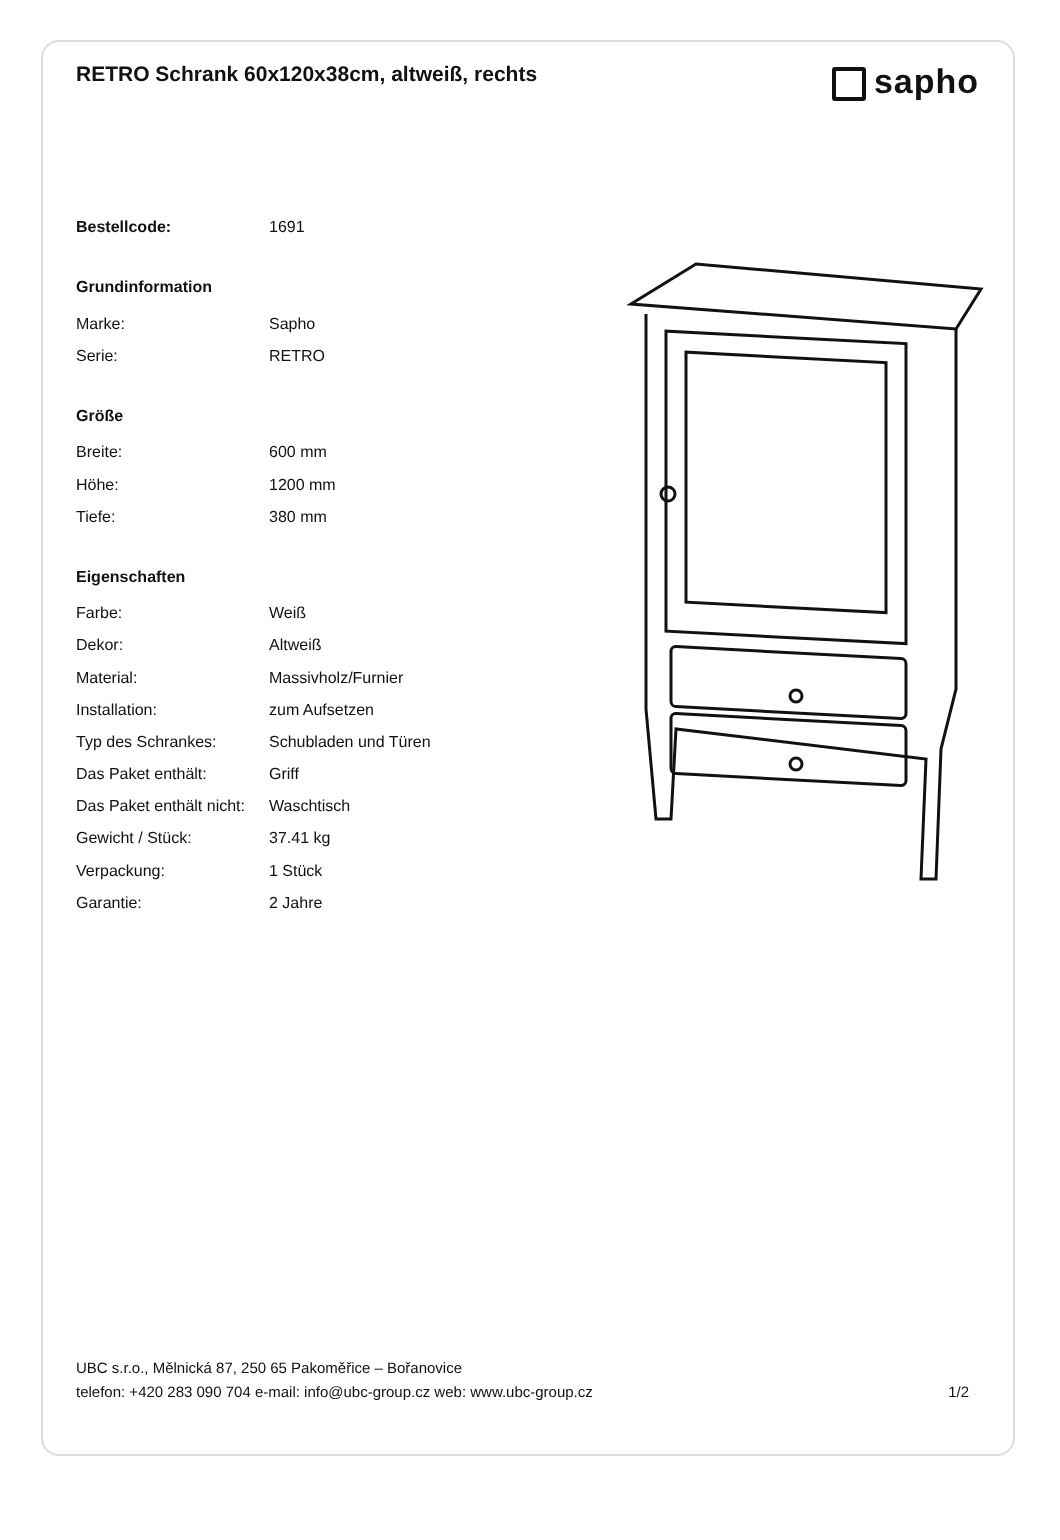RETRO Schrank 60x120x38cm, altweiß, rechts
sapho
| Bestellcode: | 1691 |
| Grundinformation | |
| Marke: | Sapho |
| Serie: | RETRO |
| Größe | |
| Breite: | 600 mm |
| Höhe: | 1200 mm |
| Tiefe: | 380 mm |
| Eigenschaften | |
| Farbe: | Weiß |
| Dekor: | Altweiß |
| Material: | Massivholz/Furnier |
| Installation: | zum Aufsetzen |
| Typ des Schrankes: | Schubladen und Türen |
| Das Paket enthält: | Griff |
| Das Paket enthält nicht: | Waschtisch |
| Gewicht / Stück: | 37.41 kg |
| Verpackung: | 1 Stück |
| Garantie: | 2 Jahre |
UBC s.r.o., Mělnická 87, 250 65 Pakoměřice – Bořanovice
telefon: +420 283 090 704 e-mail: info@ubc-group.cz web: www.ubc-group.cz
1/2